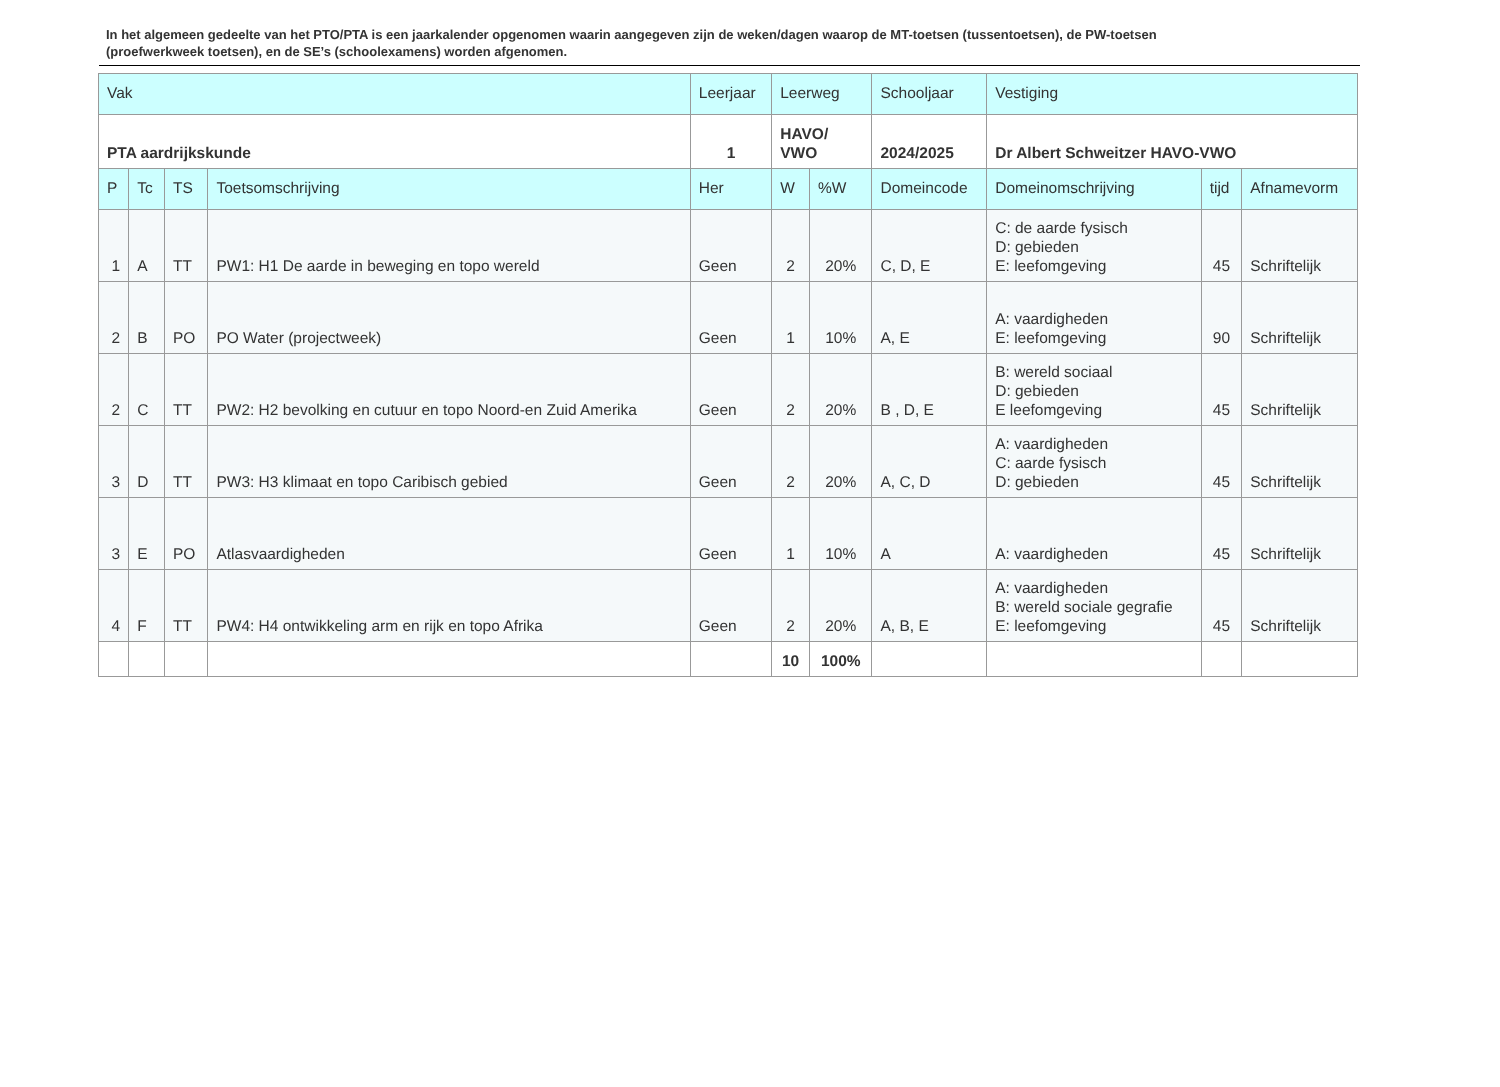In het algemeen gedeelte van het PTO/PTA is een jaarkalender opgenomen waarin aangegeven zijn de weken/dagen waarop de MT-toetsen (tussentoetsen), de PW-toetsen (proefwerkweek toetsen), en de SE’s (schoolexamens) worden afgenomen.
| Vak | | | | Leerjaar | Leerweg | | Schooljaar | Vestiging | | |
| --- | --- | --- | --- | --- | --- | --- | --- | --- | --- | --- |
| PTA aardrijkskunde | | | | 1 | HAVO/ VWO | | 2024/2025 | Dr Albert Schweitzer HAVO-VWO | | |
| P | Tc | TS | Toetsomschrijving | Her | W | %W | Domeincode | Domeinomschrijving | tijd | Afnamevorm |
| 1 | A | TT | PW1: H1 De aarde in beweging en topo wereld | Geen | 2 | 20% | C, D, E | C: de aarde fysisch D: gebieden E: leefomgeving | 45 | Schriftelijk |
| 2 | B | PO | PO Water (projectweek) | Geen | 1 | 10% | A, E | A: vaardigheden E: leefomgeving | 90 | Schriftelijk |
| 2 | C | TT | PW2: H2 bevolking en cutuur en topo Noord-en Zuid Amerika | Geen | 2 | 20% | B , D, E | B: wereld sociaal D: gebieden E leefomgeving | 45 | Schriftelijk |
| 3 | D | TT | PW3: H3 klimaat en topo Caribisch gebied | Geen | 2 | 20% | A, C, D | A: vaardigheden C: aarde fysisch D: gebieden | 45 | Schriftelijk |
| 3 | E | PO | Atlasvaardigheden | Geen | 1 | 10% | A | A: vaardigheden | 45 | Schriftelijk |
| 4 | F | TT | PW4: H4 ontwikkeling arm en rijk en topo Afrika | Geen | 2 | 20% | A, B, E | A: vaardigheden B: wereld sociale gegrafie E: leefomgeving | 45 | Schriftelijk |
| | | | | | 10 | 100% | | | | |